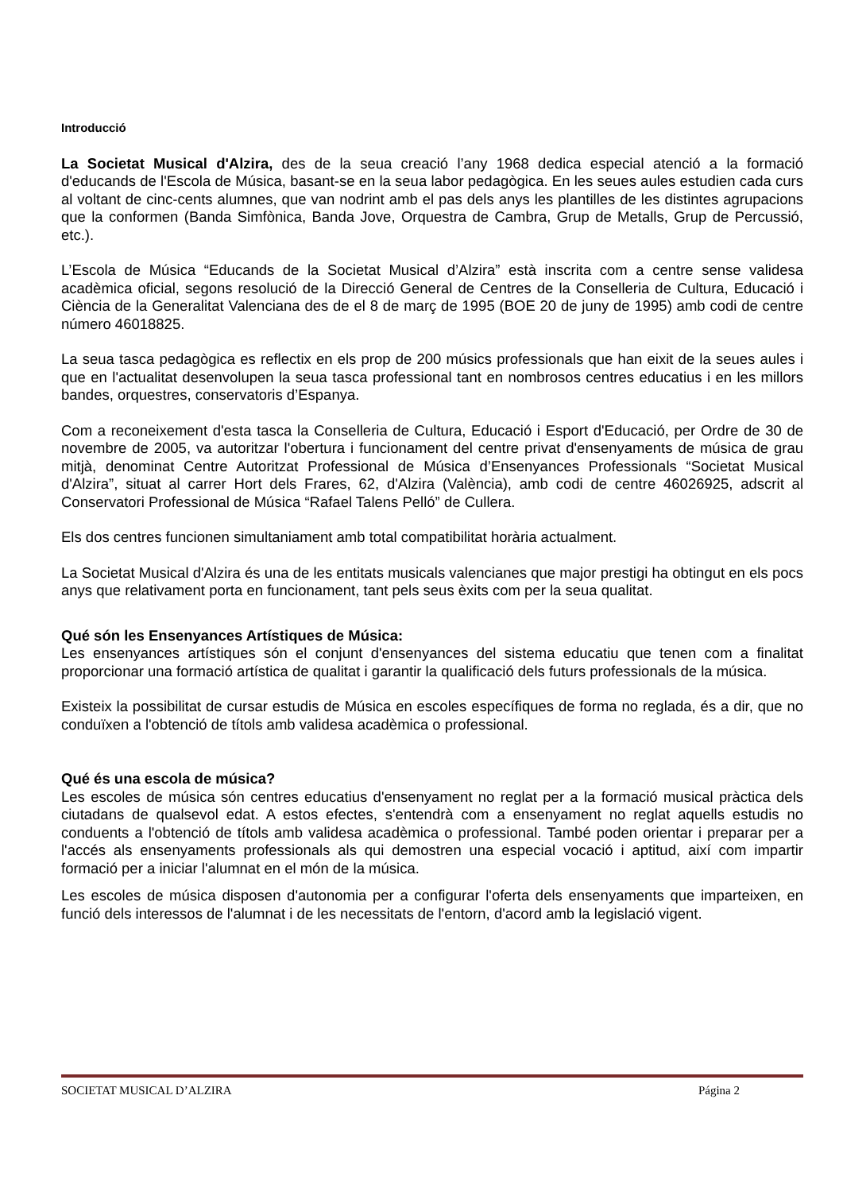Introducció
La Societat Musical d'Alzira, des de la seua creació l’any 1968 dedica especial atenció a la formació d'educands de l'Escola de Música, basant-se en la seua labor pedagògica. En les seues aules estudien cada curs al voltant de cinc-cents alumnes, que van nodrint amb el pas dels anys les plantilles de les distintes agrupacions que la conformen (Banda Simfònica, Banda Jove, Orquestra de Cambra, Grup de Metalls, Grup de Percussió, etc.).
L’Escola de Música “Educands de la Societat Musical d’Alzira” està inscrita com a centre sense validesa acadèmica oficial, segons resolució de la Direcció General de Centres de la Conselleria de Cultura, Educació i Ciència de la Generalitat Valenciana des de el 8 de març de 1995 (BOE 20 de juny de 1995) amb codi de centre número 46018825.
La seua tasca pedagògica es reflectix en els prop de 200 músics professionals que han eixit de la seues aules i que en l'actualitat desenvolupen la seua tasca professional tant en nombrosos centres educatius i en les millors bandes, orquestres, conservatoris d’Espanya.
Com a reconeixement d'esta tasca la Conselleria de Cultura, Educació i Esport d'Educació, per Ordre de 30 de novembre de 2005, va autoritzar l'obertura i funcionament del centre privat d'ensenyaments de música de grau mitjà, denominat Centre Autoritzat Professional de Música d’Ensenyances Professionals “Societat Musical d'Alzira”, situat al carrer Hort dels Frares, 62, d'Alzira (València), amb codi de centre 46026925, adscrit al Conservatori Professional de Música “Rafael Talens Pelló” de Cullera.
Els dos centres funcionen simultaniament amb total compatibilitat horària actualment.
La Societat Musical d'Alzira és una de les entitats musicals valencianes que major prestigi ha obtingut en els pocs anys que relativament porta en funcionament, tant pels seus èxits com per la seua qualitat.
Qué són les Ensenyances Artístiques de Música:
Les ensenyances artístiques són el conjunt d'ensenyances del sistema educatiu que tenen com a finalitat proporcionar una formació artística de qualitat i garantir la qualificació dels futurs professionals de la música.
Existeix la possibilitat de cursar estudis de Música en escoles específiques de forma no reglada, és a dir, que no conduïxen a l'obtenció de títols amb validesa acadèmica o professional.
Qué és una escola de música?
Les escoles de música són centres educatius d'ensenyament no reglat per a la formació musical pràctica dels ciutadans de qualsevol edat. A estos efectes, s'entendrà com a ensenyament no reglat aquells estudis no conduents a l'obtenció de títols amb validesa acadèmica o professional. També poden orientar i preparar per a l'accés als ensenyaments professionals als qui demostren una especial vocació i aptitud, així com impartir formació per a iniciar l'alumnat en el món de la música.
Les escoles de música disposen d'autonomia per a configurar l'oferta dels ensenyaments que imparteixen, en funció dels interessos de l'alumnat i de les necessitats de l'entorn, d'acord amb la legislació vigent.
SOCIETAT MUSICAL D’ALZIRA Página 2